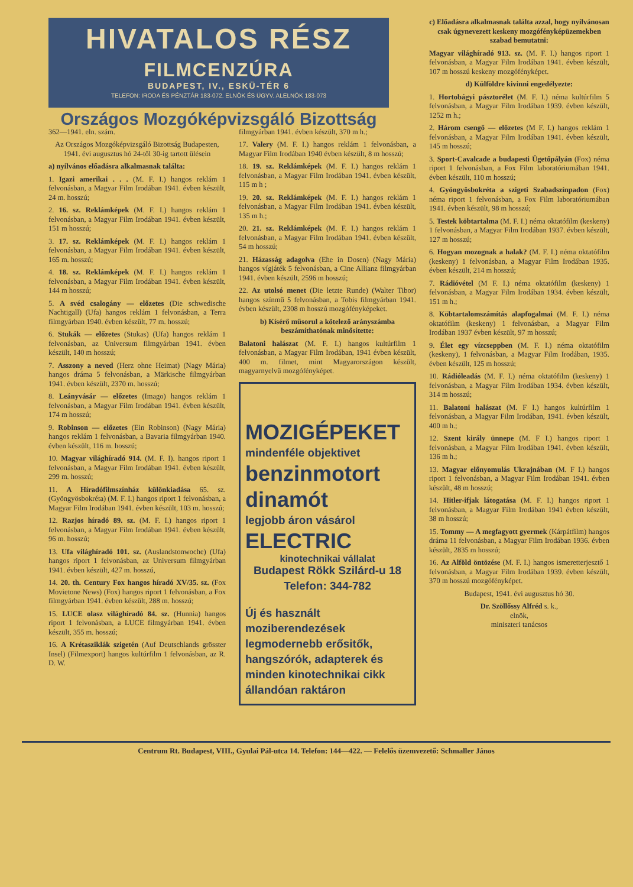HIVATALOS RÉSZ
FILMCENZÚRA
BUDAPEST, IV., ESKÜ-TÉR 6
TELEFON: IRODA ÉS PÉNZTÁR 183-072. ELNÖK ÉS ÜGYV. ALELNÖK 183-073
Országos Mozgóképvizsgáló Bizottság
362—1941. eln. szám.
Az Országos Mozgóképvizsgáló Bizottság Budapesten, 1941. évi augusztus hó 24-től 30-ig tartott ülésein
a) nyilvános előadásra alkalmasnak találta:
1. Igazi amerikai . . . (M. F. I.) hangos reklám 1 felvonásban, a Magyar Film Irodában 1941. évben készült, 24 m. hosszú;
2. 16. sz. Reklámképek (M. F. I.) hangos reklám 1 felvonásban, a Magyar Film Irodában 1941. évben készült, 151 m hosszú;
3. 17. sz. Reklámképek (M. F. I.) hangos reklám 1 felvonásban, a Magyar Film Irodában 1941. évben készült, 165 m. hosszú;
4. 18. sz. Reklámképek (M. F. I.) hangos reklám 1 felvonásban, a Magyar Film Irodában 1941. évben készült, 144 m hosszú;
5. A svéd csalogány — előzetes (Die schwedische Nachtigall) (Ufa) hangos reklám 1 felvonásban, a Terra filmgyárban 1940. évben készült, 77 m. hosszú;
6. Stukák — előzetes (Stukas) (Ufa) hangos reklám 1 felvonásban, az Universum filmgyárban 1941. évben készült, 140 m hosszú;
7. Asszony a neved (Herz ohne Heimat) (Nagy Mária) hangos dráma 5 felvonásban, a Märkische filmgyárban 1941. évben készült, 2370 m. hosszú;
8. Leányvásár — előzetes (Imago) hangos reklám 1 felvonásban, a Magyar Film Irodában 1941. évben készült, 174 m hosszú;
9. Robinson — előzetes (Ein Robinson) (Nagy Mária) hangos reklám 1 felvonásban, a Bavaria filmgyárban 1940. évben készült, 116 m. hosszú;
10. Magyar világhíradó 914. (M. F. I). hangos riport 1 felvonásban, a Magyar Film Irodában 1941. évben készült, 299 m. hosszú;
11. A Híradófilmszínház különkiadása 65. sz. (Gyöngyösbokréta) (M. F. I.) hangos riport 1 felvonásban, a Magyar Film Irodában 1941. évben készült, 103 m. hosszú;
12. Razjos híradó 89. sz. (M. F. I.) hangos riport 1 felvonásban, a Magyar Film Irodában 1941. évben készült, 96 m. hosszú;
13. Ufa világhíradó 101. sz. (Auslandstonwoche) (Ufa) hangos riport 1 felvonásban, az Universum filmgyárban 1941. évben készült, 427 m. hosszú,
14. 20. th. Century Fox hangos híradó XV/35. sz. (Fox Movietone News) (Fox) hangos riport 1 felvonásban, a Fox filmgyárban 1941. évben készült, 288 m. hosszú;
15. LUCE olasz világhíradó 84. sz. (Hunnia) hangos riport 1 felvonásban, a LUCE filmgyárban 1941. évben készült, 355 m. hosszú;
16. A Krétasziklák szigetén (Auf Deutschlands grösster Insel) (Filmexport) hangos kultúrfilm 1 felvonásban, az R. D. W.
filmgyárban 1941. évben készült, 370 m h.;
17. Valery (M. F. I.) hangos reklám 1 felvonásban, a Magyar Film Irodában 1940 évben készült, 8 m hosszú;
18. 19. sz. Reklámképek (M. F. I.) hangos reklám 1 felvonásban, a Magyar Film Irodában 1941. évben készült, 115 m h ;
19. 20. sz. Reklámképek (M. F. I.) hangos reklám 1 felvonásban, a Magyar Film Irodában 1941. évben készült, 135 m h.;
20. 21. sz. Reklámképek (M. F. I.) hangos reklám 1 felvonásban, a Magyar Film Irodában 1941. évben készült, 54 m hosszú;
21. Házasság adagolva (Ehe in Dosen) (Nagy Mária) hangos vígjáték 5 felvonásban, a Cine Allianz filmgyárban 1941. évben készült, 2596 m hosszú;
22. Az utolsó menet (Die letzte Runde) (Walter Tibor) hangos színmű 5 felvonásban, a Tobis filmgyárban 1941. évben készült, 2308 m hosszú mozgófényképeket.
b) Kísérő műsorul a kötelező arányszámba beszámíthatónak minősítette:
Balatoni halászat (M. F. I.) hangos kultúrfilm 1 felvonásban, a Magyar Film Irodában, 1941 évben készült, 400 m. filmet, mint Magyarországon készült, magyarnyelvű mozgófényképet.
MOZIGÉPEKET
mindenféle objektivet
benzinmotort
dinamót
legjobb áron vásárol
ELECTRIC
kinotechnikai vállalat
Budapest Rökk Szilárd-u 18
Telefon: 344-782
Új és használt moziberendezések legmodernebb erősitők, hangszórók, adapterek és minden kinotechnikai cikk állandóan raktáron
c) Előadásra alkalmasnak találta azzal, hogy nyilvánosan csak úgynevezett keskeny mozgófényképüzemekben szabad bemutatni:
Magyar világhíradó 913. sz. (M. F. I.) hangos riport 1 felvonásban, a Magyar Film Irodában 1941. évben készült, 107 m hosszú keskeny mozgófényképet.
d) Külföldre kivinni engedélyezte:
1. Hortobágyi pásztorélet (M. F. I.) néma kultúrfilm 5 felvonásban, a Magyar Film Irodában 1939. évben készült, 1252 m h.;
2. Három csengő — előzetes (M F. I.) hangos reklám 1 felvonásban, a Magyar Film Irodában 1941. évben készült, 145 m hosszú;
3. Sport-Cavalcade a budapesti Ügetőpályán (Fox) néma riport 1 felvonásban, a Fox Film laboratóriumában 1941. évben készült, 110 m hosszú;
4. Gyöngyösbokréta a szigeti Szabadszínpadon (Fox) néma riport 1 felvonásban, a Fox Film laboratóriumában 1941. évben készült, 98 m hosszú;
5. Testek köbtartalma (M. F. I.) néma oktatófilm (keskeny) 1 felvonásban, a Magyar Film Irodában 1937. évben készült, 127 m hosszú;
6. Hogyan mozognak a halak? (M. F. I.) néma oktatófilm (keskeny) 1 felvonásban, a Magyar Film Irodában 1935. évben készült, 214 m hosszú;
7. Rádióvétel (M F. I.) néma oktatófilm (keskeny) 1 felvonásban, a Magyar Film Irodában 1934. évben készült, 151 m h.;
8. Köbtartalomszámítás alapfogalmai (M. F. I.) néma oktatófilm (keskeny) 1 felvonásban, a Magyar Film Irodában 1937 évben készült, 97 m hosszú;
9. Élet egy vízcseppben (M. F. I.) néma oktatófilm (keskeny), 1 felvonásban, a Magyar Film Irodában, 1935. évben készült, 125 m hosszú;
10. Rádióleadás (M. F. I.) néma oktatófilm (keskeny) 1 felvonásban, a Magyar Film Irodában 1934. évben készült, 314 m hosszú;
11. Balatoni halászat (M. F I.) hangos kultúrfilm 1 felvonásban, a Magyar Film Irodában, 1941. évben készült, 400 m h.;
12. Szent király ünnepe (M. F I.) hangos riport 1 felvonásban, a Magyar Film Irodában 1941. évben készült, 136 m h.;
13. Magyar előnyomulás Ukrajnában (M. F I.) hangos riport 1 felvonásban, a Magyar Film Irodában 1941. évben készült, 48 m hosszú;
14. Hitler-ifjak látogatása (M. F. I.) hangos riport 1 felvonásban, a Magyar Film Irodában 1941 évben készült, 38 m hosszú;
15. Tommy — A megfagyott gyermek (Kárpátfilm) hangos dráma 11 felvonásban, a Magyar Film Irodában 1936. évben készült, 2835 m hosszú;
16. Az Alföld öntözése (M. F. I.) hangos ismeretterjesztő 1 felvonásban, a Magyar Film Irodában 1939. évben készült, 370 m hosszú mozgófényképet.
Budapest, 1941. évi augusztus hó 30.
Dr. Szöllőssy Alfréd s. k.,
elnök,
miniszteri tanácsos
Centrum Rt. Budapest, VIII., Gyulai Pál-utca 14. Telefon: 144—422. — Felelős üzemvezető: Schmaller János